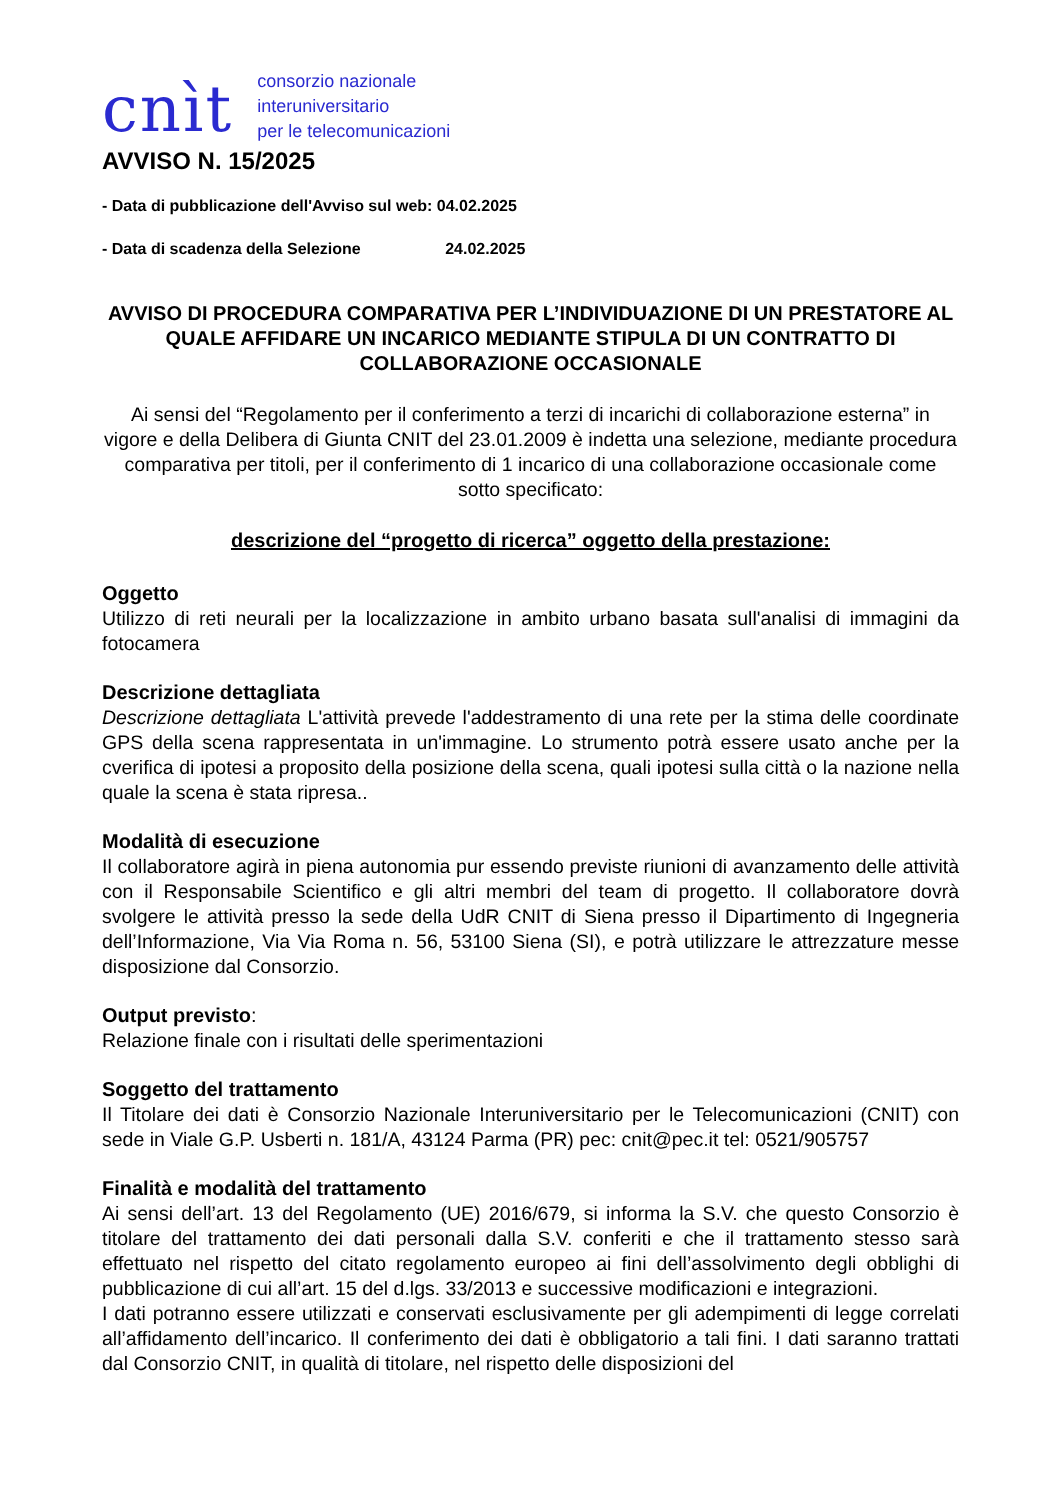cnìt consorzio nazionale
interuniversitario
per le telecomunicazioni
AVVISO N. 15/2025
- Data di pubblicazione dell'Avviso sul web: 04.02.2025
- Data di scadenza della Selezione 24.02.2025
AVVISO DI PROCEDURA COMPARATIVA PER L’INDIVIDUAZIONE DI UN PRESTATORE AL QUALE AFFIDARE UN INCARICO MEDIANTE STIPULA DI UN CONTRATTO DI COLLABORAZIONE OCCASIONALE
Ai sensi del “Regolamento per il conferimento a terzi di incarichi di collaborazione esterna” in vigore e della Delibera di Giunta CNIT del 23.01.2009 è indetta una selezione, mediante procedura comparativa per titoli, per il conferimento di 1 incarico di una collaborazione occasionale come sotto specificato:
descrizione del “progetto di ricerca” oggetto della prestazione:
Oggetto
Utilizzo di reti neurali per la localizzazione in ambito urbano basata sull'analisi di immagini da fotocamera
Descrizione dettagliata
Descrizione dettagliata L'attività prevede l'addestramento di una rete per la stima delle coordinate GPS della scena rappresentata in un'immagine. Lo strumento potrà essere usato anche per la cverifica di ipotesi a proposito della posizione della scena, quali ipotesi sulla città o la nazione nella quale la scena è stata ripresa..
Modalità di esecuzione
Il collaboratore agirà in piena autonomia pur essendo previste riunioni di avanzamento delle attività con il Responsabile Scientifico e gli altri membri del team di progetto. Il collaboratore dovrà svolgere le attività presso la sede della UdR CNIT di Siena presso il Dipartimento di Ingegneria dell’Informazione, Via Via Roma n. 56, 53100 Siena (SI), e potrà utilizzare le attrezzature messe disposizione dal Consorzio.
Output previsto:
Relazione finale con i risultati delle sperimentazioni
Soggetto del trattamento
Il Titolare dei dati è Consorzio Nazionale Interuniversitario per le Telecomunicazioni (CNIT) con sede in Viale G.P. Usberti n. 181/A, 43124 Parma (PR) pec: cnit@pec.it tel: 0521/905757
Finalità e modalità del trattamento
Ai sensi dell’art. 13 del Regolamento (UE) 2016/679, si informa la S.V. che questo Consorzio è titolare del trattamento dei dati personali dalla S.V. conferiti e che il trattamento stesso sarà effettuato nel rispetto del citato regolamento europeo ai fini dell’assolvimento degli obblighi di pubblicazione di cui all’art. 15 del d.lgs. 33/2013 e successive modificazioni e integrazioni.
I dati potranno essere utilizzati e conservati esclusivamente per gli adempimenti di legge correlati all’affidamento dell’incarico. Il conferimento dei dati è obbligatorio a tali fini. I dati saranno trattati dal Consorzio CNIT, in qualità di titolare, nel rispetto delle disposizioni del